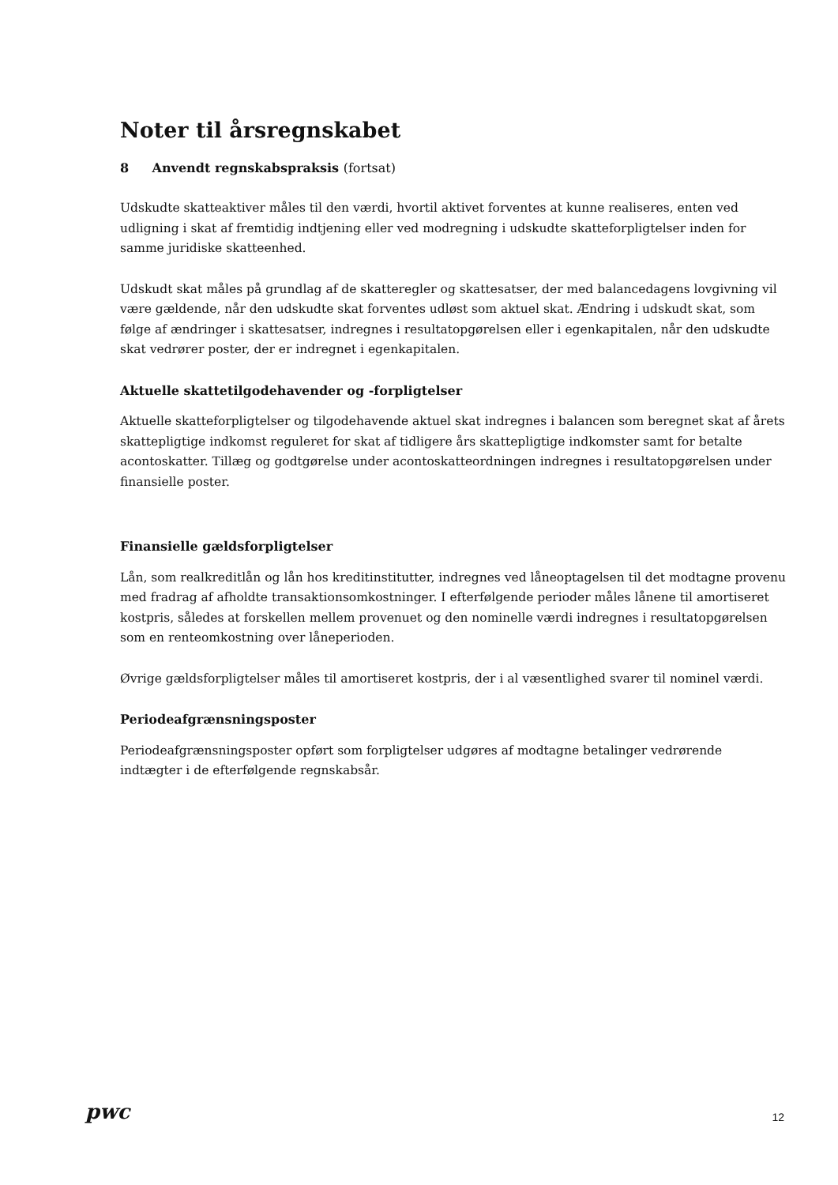Noter til årsregnskabet
8 Anvendt regnskabspraksis (fortsat)
Udskudte skatteaktiver måles til den værdi, hvortil aktivet forventes at kunne realiseres, enten ved udligning i skat af fremtidig indtjening eller ved modregning i udskudte skatteforpligtelser inden for samme juridiske skatteenhed.
Udskudt skat måles på grundlag af de skatteregler og skattesatser, der med balancedagens lovgivning vil være gældende, når den udskudte skat forventes udløst som aktuel skat. Ændring i udskudt skat, som følge af ændringer i skattesatser, indregnes i resultatopgørelsen eller i egenkapitalen, når den udskudte skat vedrører poster, der er indregnet i egenkapitalen.
Aktuelle skattetilgodehavender og -forpligtelser
Aktuelle skatteforpligtelser og tilgodehavende aktuel skat indregnes i balancen som beregnet skat af årets skattepligtige indkomst reguleret for skat af tidligere års skattepligtige indkomster samt for betalte acontoskatter. Tillæg og godtgørelse under acontoskatteordningen indregnes i resultatopgørelsen under finansielle poster.
Finansielle gældsforpligtelser
Lån, som realkreditlån og lån hos kreditinstitutter, indregnes ved låneoptagelsen til det modtagne provenu med fradrag af afholdte transaktionsomkostninger. I efterfølgende perioder måles lånene til amortiseret kostpris, således at forskellen mellem provenuet og den nominelle værdi indregnes i resultatopgørelsen som en renteomkostning over låneperioden.
Øvrige gældsforpligtelser måles til amortiseret kostpris, der i al væsentlighed svarer til nominel værdi.
Periodeafgrænsningsposter
Periodeafgrænsningsposter opført som forpligtelser udgøres af modtagne betalinger vedrørende indtægter i de efterfølgende regnskabsår.
pwc
12